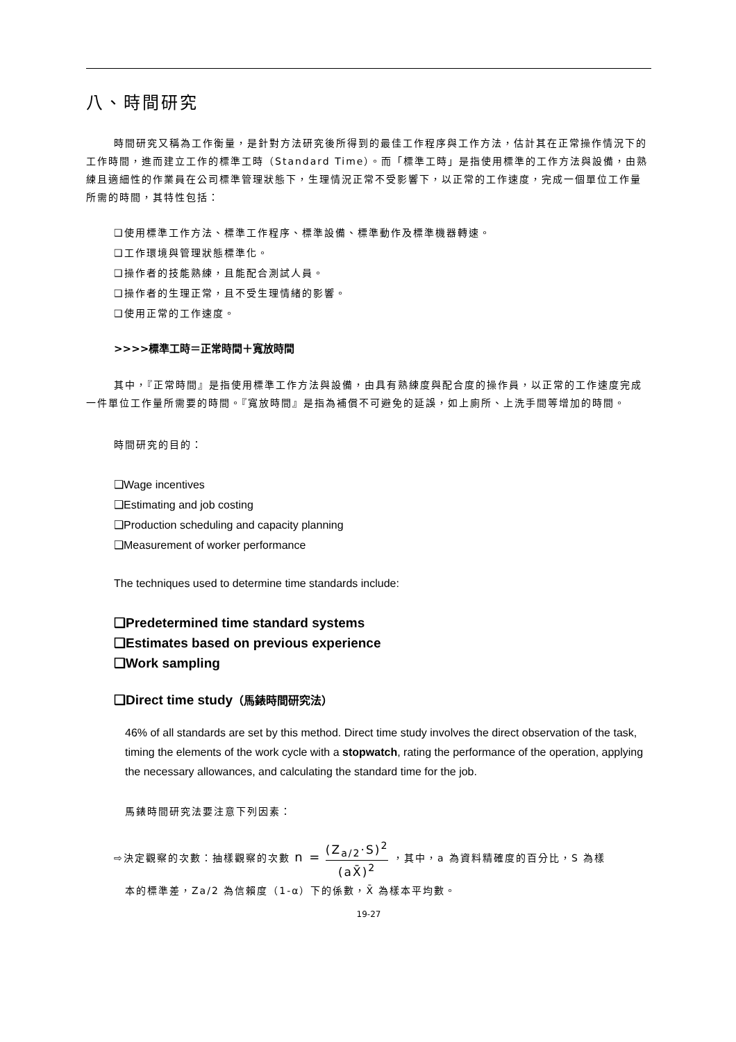八、時間研究
時間研究又稱為工作衡量，是針對方法研究後所得到的最佳工作程序與工作方法，估計其在正常操作情況下的工作時間，進而建立工作的標準工時（Standard Time）。而「標準工時」是指使用標準的工作方法與設備，由熟練且適細性的作業員在公司標準管理狀態下，生理情況正常不受影響下，以正常的工作速度，完成一個單位工作量所需的時間，其特性包括：
❑使用標準工作方法、標準工作程序、標準設備、標準動作及標準機器轉速。
❑工作環境與管理狀態標準化。
❑操作者的技能熟練，且能配合測試人員。
❑操作者的生理正常，且不受生理情緒的影響。
❑使用正常的工作速度。
>>>>標準工時＝正常時間＋寬放時間
其中，『正常時間』是指使用標準工作方法與設備，由具有熟練度與配合度的操作員，以正常的工作速度完成一件單位工作量所需要的時間。『寬放時間』是指為補償不可避免的延誤，如上廁所、上洗手間等增加的時間。
時間研究的目的：
❑Wage incentives
❑Estimating and job costing
❑Production scheduling and capacity planning
❑Measurement of worker performance
The techniques used to determine time standards include:
❑Predetermined time standard systems
❑Estimates based on previous experience
❑Work sampling
❑Direct time study（馬錶時間研究法）
46% of all standards are set by this method. Direct time study involves the direct observation of the task, timing the elements of the work cycle with a stopwatch, rating the performance of the operation, applying the necessary allowances, and calculating the standard time for the job.
馬錶時間研究法要注意下列因素：
⇨決定觀察的次數：抽樣觀察的次數 n = (Z<sub>a/2</sub>·S)<sup>2</sup> (aX̄)<sup>2</sup> ，其中，a 為資料精確度的百分比，S 為樣
本的標準差，Za/2 為信賴度（1-α）下的係數，X̄ 為樣本平均數。
19-27